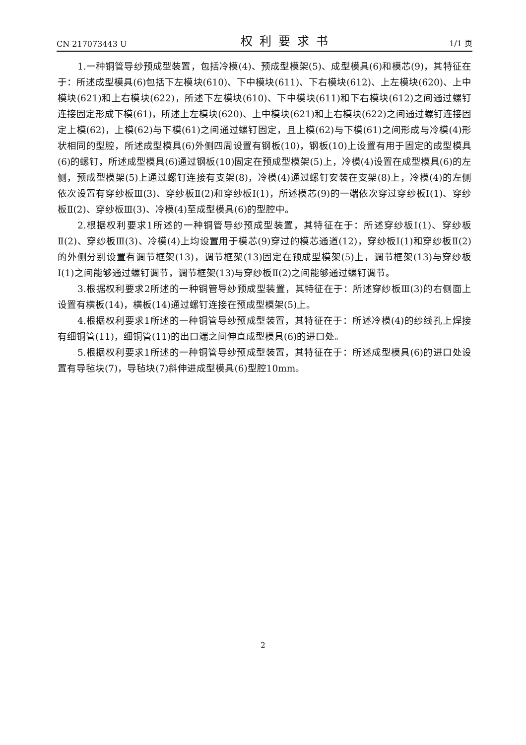CN 217073443 U 权利要求书 1/1 页
1.一种铜管导纱预成型装置，包括冷模(4)、预成型模架(5)、成型模具(6)和模芯(9)，其特征在于：所述成型模具(6)包括下左模块(610)、下中模块(611)、下右模块(612)、上左模块(620)、上中模块(621)和上右模块(622)，所述下左模块(610)、下中模块(611)和下右模块(612)之间通过螺钉连接固定形成下模(61)，所述上左模块(620)、上中模块(621)和上右模块(622)之间通过螺钉连接固定上模(62)，上模(62)与下模(61)之间通过螺钉固定，且上模(62)与下模(61)之间形成与冷模(4)形状相同的型腔，所述成型模具(6)外侧四周设置有钢板(10)，钢板(10)上设置有用于固定的成型模具(6)的螺钉，所述成型模具(6)通过钢板(10)固定在预成型模架(5)上，冷模(4)设置在成型模具(6)的左侧，预成型模架(5)上通过螺钉连接有支架(8)，冷模(4)通过螺钉安装在支架(8)上，冷模(4)的左侧依次设置有穿纱板Ⅲ(3)、穿纱板Ⅱ(2)和穿纱板Ⅰ(1)，所述模芯(9)的一端依次穿过穿纱板Ⅰ(1)、穿纱板Ⅱ(2)、穿纱板Ⅲ(3)、冷模(4)至成型模具(6)的型腔中。
2.根据权利要求1所述的一种铜管导纱预成型装置，其特征在于：所述穿纱板Ⅰ(1)、穿纱板Ⅱ(2)、穿纱板Ⅲ(3)、冷模(4)上均设置用于模芯(9)穿过的模芯通道(12)，穿纱板Ⅰ(1)和穿纱板Ⅱ(2)的外侧分别设置有调节框架(13)，调节框架(13)固定在预成型模架(5)上，调节框架(13)与穿纱板Ⅰ(1)之间能够通过螺钉调节，调节框架(13)与穿纱板Ⅱ(2)之间能够通过螺钉调节。
3.根据权利要求2所述的一种铜管导纱预成型装置，其特征在于：所述穿纱板Ⅲ(3)的右侧面上设置有横板(14)，横板(14)通过螺钉连接在预成型模架(5)上。
4.根据权利要求1所述的一种铜管导纱预成型装置，其特征在于：所述冷模(4)的纱线孔上焊接有细铜管(11)，细铜管(11)的出口端之间伸直成型模具(6)的进口处。
5.根据权利要求1所述的一种铜管导纱预成型装置，其特征在于：所述成型模具(6)的进口处设置有导毡块(7)，导毡块(7)斜伸进成型模具(6)型腔10mm。
2